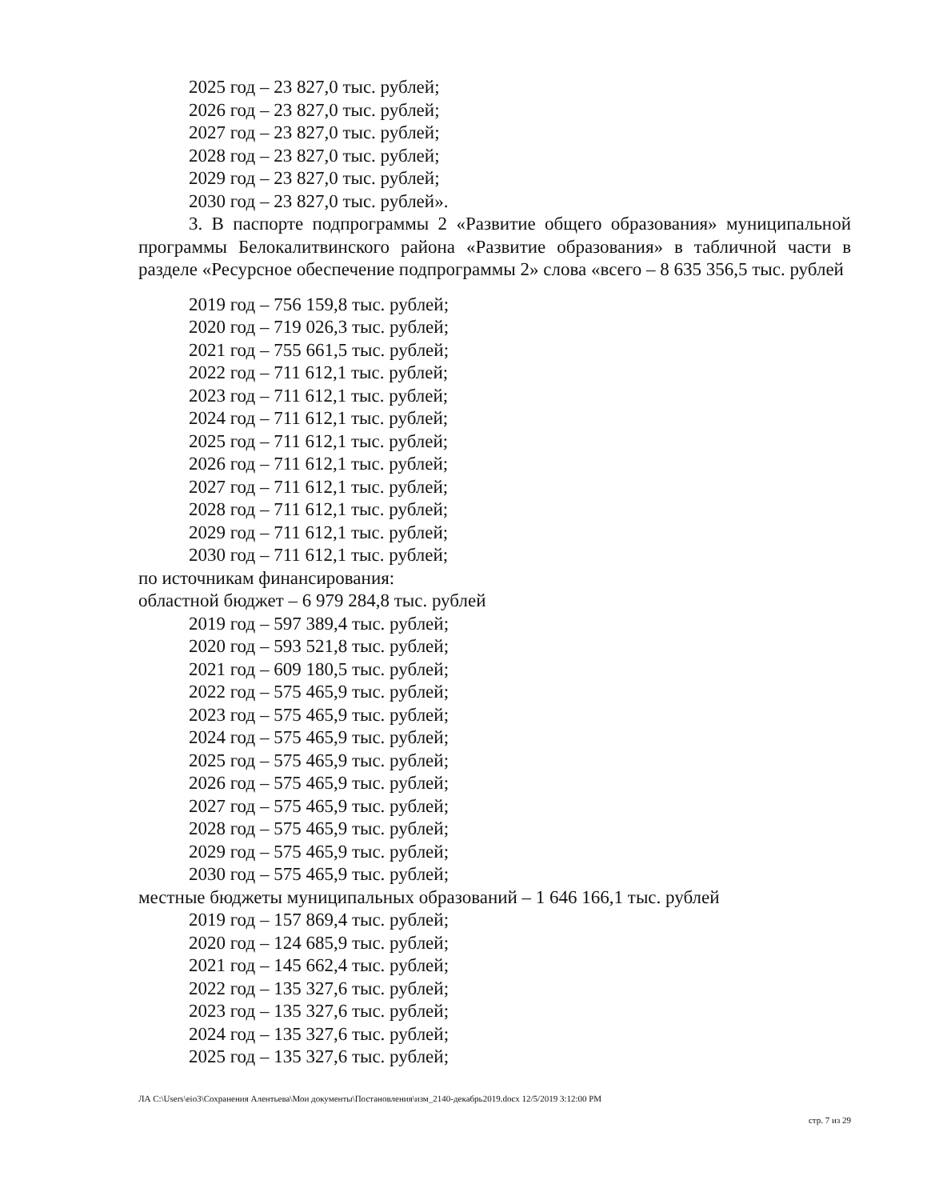2025 год – 23 827,0 тыс. рублей;
2026 год – 23 827,0 тыс. рублей;
2027 год – 23 827,0 тыс. рублей;
2028 год – 23 827,0 тыс. рублей;
2029 год – 23 827,0 тыс. рублей;
2030 год – 23 827,0 тыс. рублей».
3. В паспорте подпрограммы 2 «Развитие общего образования» муниципальной программы Белокалитвинского района «Развитие образования» в табличной части в разделе «Ресурсное обеспечение подпрограммы 2» слова «всего – 8 635 356,5 тыс. рублей
2019 год – 756 159,8 тыс. рублей;
2020 год – 719 026,3 тыс. рублей;
2021 год – 755 661,5 тыс. рублей;
2022 год – 711 612,1 тыс. рублей;
2023 год – 711 612,1 тыс. рублей;
2024 год – 711 612,1 тыс. рублей;
2025 год – 711 612,1 тыс. рублей;
2026 год – 711 612,1 тыс. рублей;
2027 год – 711 612,1 тыс. рублей;
2028 год – 711 612,1 тыс. рублей;
2029 год – 711 612,1 тыс. рублей;
2030 год – 711 612,1 тыс. рублей;
по источникам финансирования:
областной бюджет – 6 979 284,8 тыс. рублей
2019 год – 597 389,4 тыс. рублей;
2020 год – 593 521,8 тыс. рублей;
2021 год – 609 180,5 тыс. рублей;
2022 год – 575 465,9 тыс. рублей;
2023 год – 575 465,9 тыс. рублей;
2024 год – 575 465,9 тыс. рублей;
2025 год – 575 465,9 тыс. рублей;
2026 год – 575 465,9 тыс. рублей;
2027 год – 575 465,9 тыс. рублей;
2028 год – 575 465,9 тыс. рублей;
2029 год – 575 465,9 тыс. рублей;
2030 год – 575 465,9 тыс. рублей;
местные бюджеты муниципальных образований – 1 646 166,1 тыс. рублей
2019 год – 157 869,4 тыс. рублей;
2020 год – 124 685,9 тыс. рублей;
2021 год – 145 662,4 тыс. рублей;
2022 год – 135 327,6 тыс. рублей;
2023 год – 135 327,6 тыс. рублей;
2024 год – 135 327,6 тыс. рублей;
2025 год – 135 327,6 тыс. рублей;
ЛА C:\Users\eio3\Сохранения Алентьева\Мои документы\Постановления\изм_2140-декабрь2019.docx 12/5/2019 3:12:00 PM
стр. 7 из 29